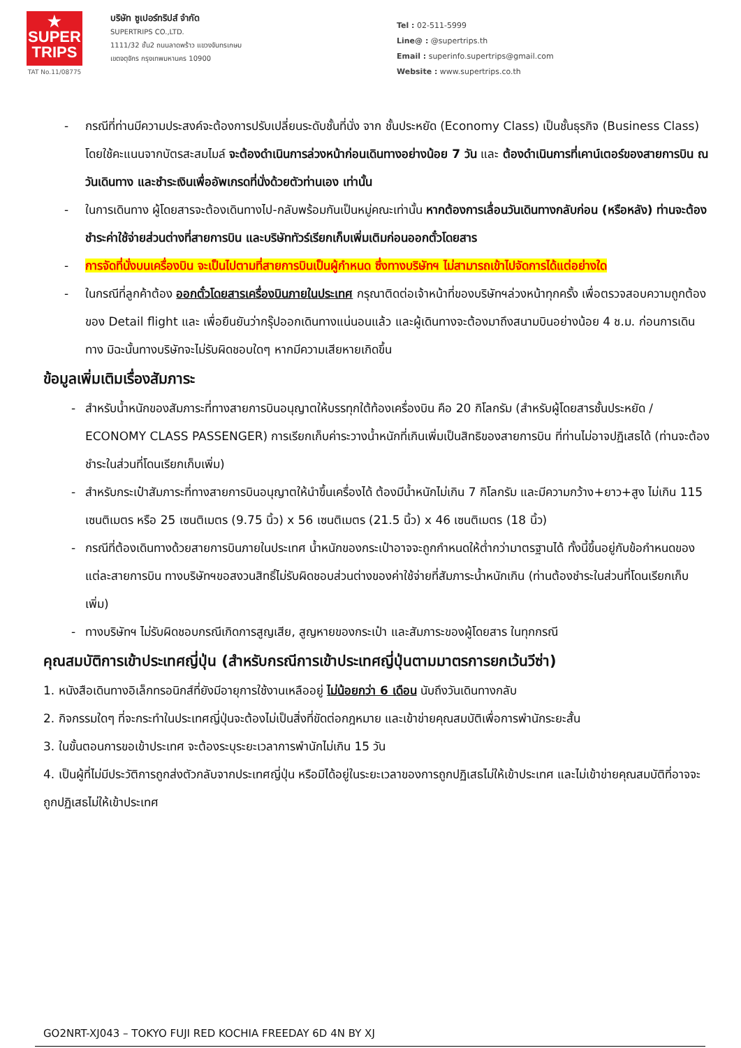★
SUPER
TRIPS
TAT No.11/08775
บริษัท ซูเปอร์ทริปส์ จำกัด
SUPERTRIPS CO.,LTD.
1111/32 ชั้น2 ถนนลาดพร้าว แขวงจันทรเกษม
เขตจตุจักร กรุงเทพมหานคร 10900
Tel : 02-511-5999
Line@ : @supertrips.th
Email : superinfo.supertrips@gmail.com
Website : www.supertrips.co.th
- กรณีที่ท่านมีความประสงค์จะต้องการปรับเปลี่ยนระดับชั้นที่นั่ง จาก ชั้นประหยัด (Economy Class) เป็นชั้นธุรกิจ (Business Class) โดยใช้คะแนนจากบัตรสะสมไมล์ จะต้องดำเนินการล่วงหน้าก่อนเดินทางอย่างน้อย 7 วัน และ ต้องดำเนินการที่เคาน์เตอร์ของสายการบิน ณ วันเดินทาง และชำระเงินเพื่ออัพเกรดที่นั่งด้วยตัวท่านเอง เท่านั้น
- ในการเดินทาง ผู้โดยสารจะต้องเดินทางไป-กลับพร้อมกันเป็นหมู่คณะเท่านั้น หากต้องการเลื่อนวันเดินทางกลับก่อน (หรือหลัง) ท่านจะต้องชำระค่าใช้จ่ายส่วนต่างที่สายการบิน และบริษัททัวร์เรียกเก็บเพิ่มเติมก่อนออกตั๋วโดยสาร
- การจัดที่นั่งบนเครื่องบิน จะเป็นไปตามที่สายการบินเป็นผู้กำหนด ซึ่งทางบริษัทฯ ไม่สามารถเข้าไปจัดการได้แต่อย่างใด
- ในกรณีที่ลูกค้าต้อง ออกตั๋วโดยสารเครื่องบินภายในประเทศ กรุณาติดต่อเจ้าหน้าที่ของบริษัทฯล่วงหน้าทุกครั้ง เพื่อตรวจสอบความถูกต้องของ Detail flight และ เพื่อยืนยันว่ากรุ๊ปออกเดินทางแน่นอนแล้ว และผู้เดินทางจะต้องมาถึงสนามบินอย่างน้อย 4 ช.ม. ก่อนการเดินทาง มิฉะนั้นทางบริษัทจะไม่รับผิดชอบใดๆ หากมีความเสียหายเกิดขึ้น
ข้อมูลเพิ่มเติมเรื่องสัมภาระ
- สำหรับน้ำหนักของสัมภาระที่ทางสายการบินอนุญาตให้บรรทุกใต้ท้องเครื่องบิน คือ 20 กิโลกรัม (สำหรับผู้โดยสารชั้นประหยัด / ECONOMY CLASS PASSENGER) การเรียกเก็บค่าระวางน้ำหนักที่เกินเพิ่มเป็นสิทธิของสายการบิน ที่ท่านไม่อาจปฏิเสธได้ (ท่านจะต้องชำระในส่วนที่โดนเรียกเก็บเพิ่ม)
- สำหรับกระเป๋าสัมภาระที่ทางสายการบินอนุญาตให้นำขึ้นเครื่องได้ ต้องมีน้ำหนักไม่เกิน 7 กิโลกรัม และมีความกว้าง+ยาว+สูง ไม่เกิน 115 เซนติเมตร หรือ 25 เซนติเมตร (9.75 นิ้ว) x 56 เซนติเมตร (21.5 นิ้ว) x 46 เซนติเมตร (18 นิ้ว)
- กรณีที่ต้องเดินทางด้วยสายการบินภายในประเทศ น้ำหนักของกระเป๋าอาจจะถูกกำหนดให้ต่ำกว่ามาตรฐานได้ ทั้งนี้ขึ้นอยู่กับข้อกำหนดของแต่ละสายการบิน ทางบริษัทฯขอสงวนสิทธิ์ไม่รับผิดชอบส่วนต่างของค่าใช้จ่ายที่สัมภาระน้ำหนักเกิน (ท่านต้องชำระในส่วนที่โดนเรียกเก็บเพิ่ม)
- ทางบริษัทฯ ไม่รับผิดชอบกรณีเกิดการสูญเสีย, สูญหายของกระเป๋า และสัมภาระของผู้โดยสาร ในทุกกรณี
คุณสมบัติการเข้าประเทศญี่ปุ่น (สำหรับกรณีการเข้าประเทศญี่ปุ่นตามมาตรการยกเว้นวีซ่า)
1. หนังสือเดินทางอิเล็กทรอนิกส์ที่ยังมีอายุการใช้งานเหลืออยู่ ไม่น้อยกว่า 6 เดือน นับถึงวันเดินทางกลับ
2. กิจกรรมใดๆ ที่จะกระทำในประเทศญี่ปุ่นจะต้องไม่เป็นสิ่งที่ขัดต่อกฎหมาย และเข้าข่ายคุณสมบัติเพื่อการพำนักระยะสั้น
3. ในขั้นตอนการขอเข้าประเทศ จะต้องระบุระยะเวลาการพำนักไม่เกิน 15 วัน
4. เป็นผู้ที่ไม่มีประวัติการถูกส่งตัวกลับจากประเทศญี่ปุ่น หรือมิได้อยู่ในระยะเวลาของการถูกปฏิเสธไม่ให้เข้าประเทศ และไม่เข้าข่ายคุณสมบัติที่อาจจะถูกปฏิเสธไม่ให้เข้าประเทศ
GO2NRT-XJ043 – TOKYO FUJI RED KOCHIA FREEDAY 6D 4N BY XJ